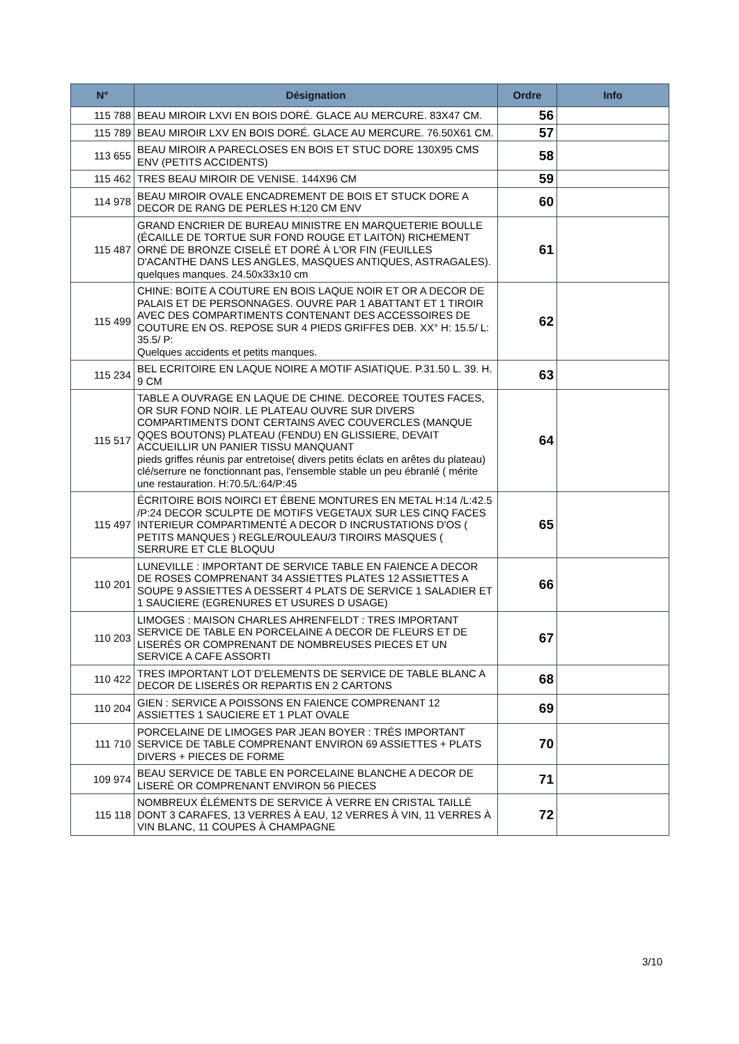| N° | Désignation | Ordre | Info |
| --- | --- | --- | --- |
| 115 788 | BEAU MIROIR LXVI EN BOIS DORÉ. GLACE AU MERCURE. 83X47 CM. | 56 | |
| 115 789 | BEAU MIROIR LXV EN BOIS DORÉ. GLACE AU MERCURE. 76.50X61 CM. | 57 | |
| 113 655 | BEAU MIROIR A PARECLOSES EN BOIS ET STUC DORE 130X95 CMS ENV (PETITS ACCIDENTS) | 58 | |
| 115 462 | TRES BEAU MIROIR DE VENISE. 144X96 CM | 59 | |
| 114 978 | BEAU MIROIR OVALE ENCADREMENT DE BOIS ET STUCK DORE A DECOR DE RANG DE PERLES H:120 CM ENV | 60 | |
| 115 487 | GRAND ENCRIER DE BUREAU MINISTRE EN MARQUETERIE BOULLE (ÉCAILLE DE TORTUE SUR FOND ROUGE ET LAITON) RICHEMENT ORNÉ DE BRONZE CISELÉ ET DORÉ À L'OR FIN (FEUILLES D'ACANTHE DANS LES ANGLES, MASQUES ANTIQUES, ASTRAGALES). quelques manques. 24.50x33x10 cm | 61 | |
| 115 499 | CHINE: BOITE A COUTURE EN BOIS LAQUE NOIR ET OR A DECOR DE PALAIS ET DE PERSONNAGES. OUVRE PAR 1 ABATTANT ET 1 TIROIR AVEC DES COMPARTIMENTS CONTENANT DES ACCESSOIRES DE COUTURE EN OS. REPOSE SUR 4 PIEDS GRIFFES DEB. XX° H: 15.5/ L: 35.5/ P: Quelques accidents et petits manques. | 62 | |
| 115 234 | BEL ECRITOIRE EN LAQUE NOIRE A MOTIF ASIATIQUE. P.31.50 L. 39. H. 9 CM | 63 | |
| 115 517 | TABLE A OUVRAGE EN LAQUE DE CHINE. DECOREE TOUTES FACES, OR SUR FOND NOIR. LE PLATEAU OUVRE SUR DIVERS COMPARTIMENTS DONT CERTAINS AVEC COUVERCLES (MANQUE QQES BOUTONS) PLATEAU (FENDU) EN GLISSIERE, DEVAIT ACCUEILLIR UN PANIER TISSU MANQUANT pieds griffes réunis par entretoise( divers petits éclats en arêtes du plateau) clé/serrure ne fonctionnant pas, l'ensemble stable un peu ébranlé ( mérite une restauration. H:70.5/L:64/P:45 | 64 | |
| 115 497 | ÉCRITOIRE BOIS NOIRCI ET ÉBENE MONTURES EN METAL H:14 /L:42.5 /P:24 DECOR SCULPTE DE MOTIFS VEGETAUX SUR LES CINQ FACES INTERIEUR COMPARTIMENTÉ A DECOR D INCRUSTATIONS D'OS ( PETITS MANQUES ) REGLE/ROULEAU/3 TIROIRS MASQUES ( SERRURE ET CLE BLOQUU | 65 | |
| 110 201 | LUNEVILLE : IMPORTANT DE SERVICE TABLE EN FAIENCE A DECOR DE ROSES COMPRENANT 34 ASSIETTES PLATES 12 ASSIETTES A SOUPE 9 ASSIETTES A DESSERT 4 PLATS DE SERVICE 1 SALADIER ET 1 SAUCIERE (EGRENURES ET USURES D USAGE) | 66 | |
| 110 203 | LIMOGES : MAISON CHARLES AHRENFELDT : TRES IMPORTANT SERVICE DE TABLE EN PORCELAINE A DECOR DE FLEURS ET DE LISERÉS OR COMPRENANT DE NOMBREUSES PIECES ET UN SERVICE A CAFE ASSORTI | 67 | |
| 110 422 | TRES IMPORTANT LOT D'ELEMENTS DE SERVICE DE TABLE BLANC A DECOR DE LISERÉS OR REPARTIS EN 2 CARTONS | 68 | |
| 110 204 | GIEN : SERVICE A POISSONS EN FAIENCE COMPRENANT 12 ASSIETTES 1 SAUCIERE ET 1 PLAT OVALE | 69 | |
| 111 710 | PORCELAINE DE LIMOGES PAR JEAN BOYER : TRÉS IMPORTANT SERVICE DE TABLE COMPRENANT ENVIRON 69 ASSIETTES + PLATS DIVERS + PIECES DE FORME | 70 | |
| 109 974 | BEAU SERVICE DE TABLE EN PORCELAINE BLANCHE A DECOR DE LISERÉ OR COMPRENANT ENVIRON 56 PIECES | 71 | |
| 115 118 | NOMBREUX ÉLÉMENTS DE SERVICE À VERRE EN CRISTAL TAILLÉ DONT 3 CARAFES, 13 VERRES À EAU, 12 VERRES À VIN, 11 VERRES À VIN BLANC, 11 COUPES À CHAMPAGNE | 72 | |
3/10